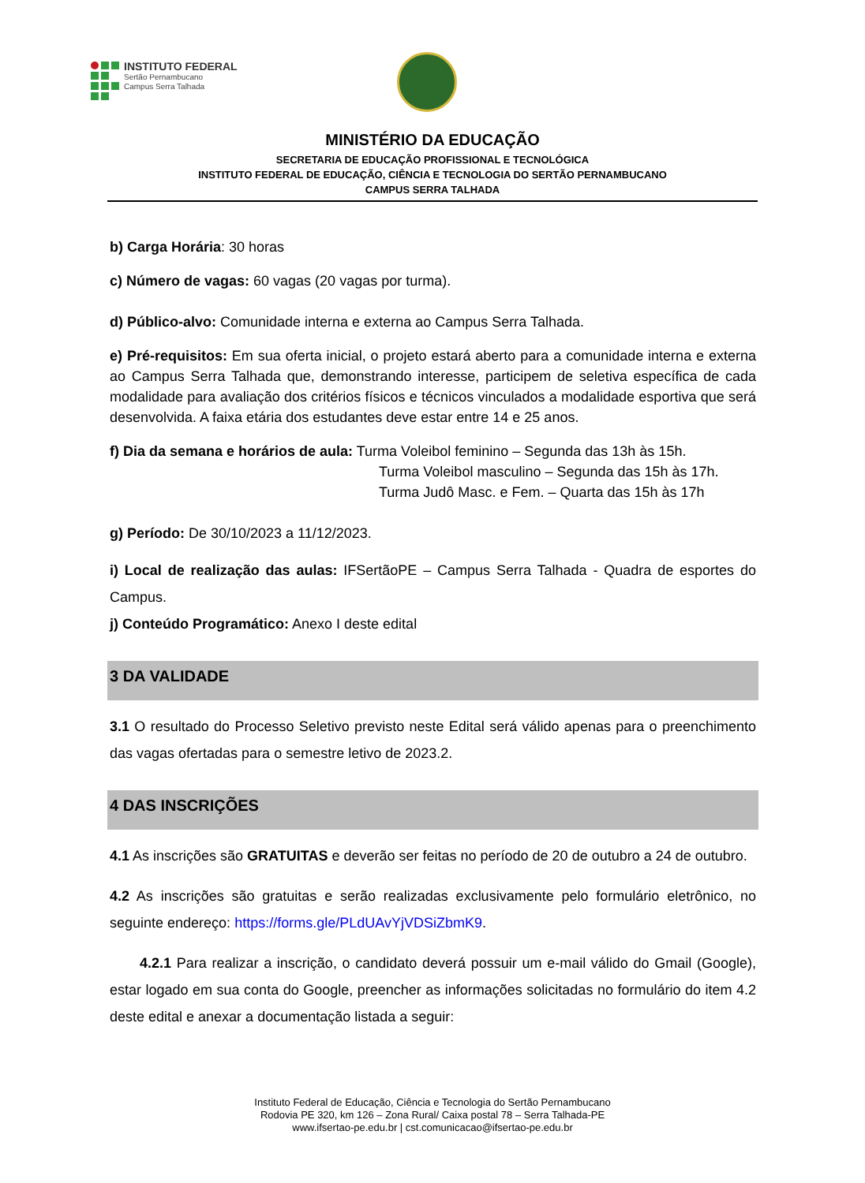INSTITUTO FEDERAL
Sertão Pernambucano
Campus Serra Talhada
MINISTÉRIO DA EDUCAÇÃO
SECRETARIA DE EDUCAÇÃO PROFISSIONAL E TECNOLÓGICA
INSTITUTO FEDERAL DE EDUCAÇÃO, CIÊNCIA E TECNOLOGIA DO SERTÃO PERNAMBUCANO
CAMPUS SERRA TALHADA
b) Carga Horária: 30 horas
c) Número de vagas: 60 vagas (20 vagas por turma).
d) Público-alvo: Comunidade interna e externa ao Campus Serra Talhada.
e) Pré-requisitos: Em sua oferta inicial, o projeto estará aberto para a comunidade interna e externa ao Campus Serra Talhada que, demonstrando interesse, participem de seletiva específica de cada modalidade para avaliação dos critérios físicos e técnicos vinculados a modalidade esportiva que será desenvolvida. A faixa etária dos estudantes deve estar entre 14 e 25 anos.
f) Dia da semana e horários de aula: Turma Voleibol feminino – Segunda das 13h às 15h.
Turma Voleibol masculino – Segunda das 15h às 17h.
Turma Judô Masc. e Fem. – Quarta das 15h às 17h
g) Período: De 30/10/2023 a 11/12/2023.
i) Local de realização das aulas: IFSertãoPE – Campus Serra Talhada - Quadra de esportes do Campus.
j) Conteúdo Programático: Anexo I deste edital
3 DA VALIDADE
3.1 O resultado do Processo Seletivo previsto neste Edital será válido apenas para o preenchimento das vagas ofertadas para o semestre letivo de 2023.2.
4 DAS INSCRIÇÕES
4.1 As inscrições são GRATUITAS e deverão ser feitas no período de 20 de outubro a 24 de outubro.
4.2 As inscrições são gratuitas e serão realizadas exclusivamente pelo formulário eletrônico, no seguinte endereço: https://forms.gle/PLdUAvYjVDSiZbmK9.
4.2.1 Para realizar a inscrição, o candidato deverá possuir um e-mail válido do Gmail (Google), estar logado em sua conta do Google, preencher as informações solicitadas no formulário do item 4.2 deste edital e anexar a documentação listada a seguir:
Instituto Federal de Educação, Ciência e Tecnologia do Sertão Pernambucano
Rodovia PE 320, km 126 – Zona Rural/ Caixa postal 78 – Serra Talhada-PE
www.ifsertao-pe.edu.br | cst.comunicacao@ifsertao-pe.edu.br